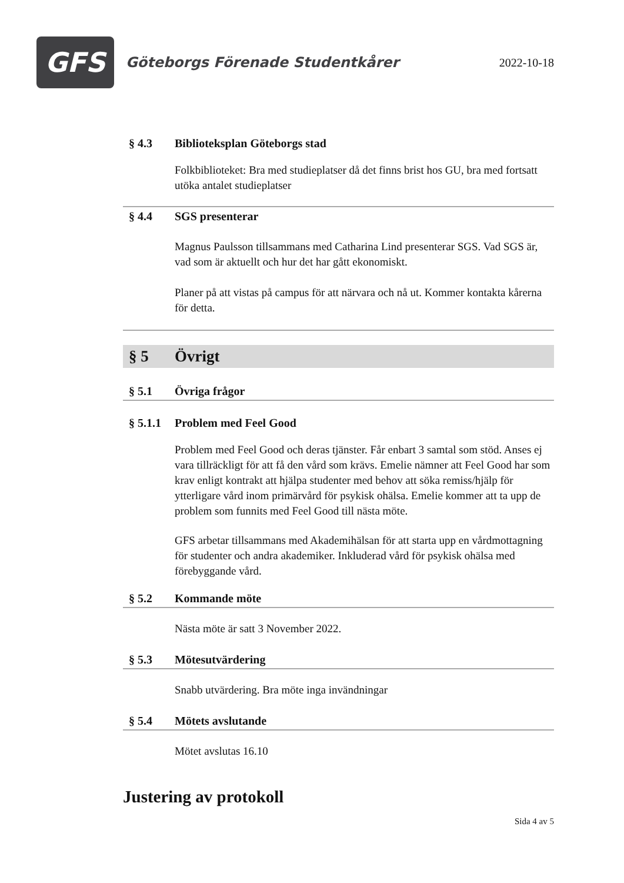GFS
Göteborgs Förenade Studentkårer
2022-10-18
§ 4.3 Biblioteksplan Göteborgs stad
Folkbiblioteket: Bra med studieplatser då det finns brist hos GU, bra med fortsatt utöka antalet studieplatser
§ 4.4 SGS presenterar
Magnus Paulsson tillsammans med Catharina Lind presenterar SGS. Vad SGS är, vad som är aktuellt och hur det har gått ekonomiskt.
Planer på att vistas på campus för att närvara och nå ut. Kommer kontakta kårerna för detta.
§ 5 Övrigt
§ 5.1 Övriga frågor
§ 5.1.1 Problem med Feel Good
Problem med Feel Good och deras tjänster. Får enbart 3 samtal som stöd. Anses ej vara tillräckligt för att få den vård som krävs. Emelie nämner att Feel Good har som krav enligt kontrakt att hjälpa studenter med behov att söka remiss/hjälp för ytterligare vård inom primärvård för psykisk ohälsa. Emelie kommer att ta upp de problem som funnits med Feel Good till nästa möte.
GFS arbetar tillsammans med Akademihälsan för att starta upp en vårdmottagning för studenter och andra akademiker. Inkluderad vård för psykisk ohälsa med förebyggande vård.
§ 5.2 Kommande möte
Nästa möte är satt 3 November 2022.
§ 5.3 Mötesutvärdering
Snabb utvärdering. Bra möte inga invändningar
§ 5.4 Mötets avslutande
Mötet avslutas 16.10
Justering av protokoll
Sida 4 av 5